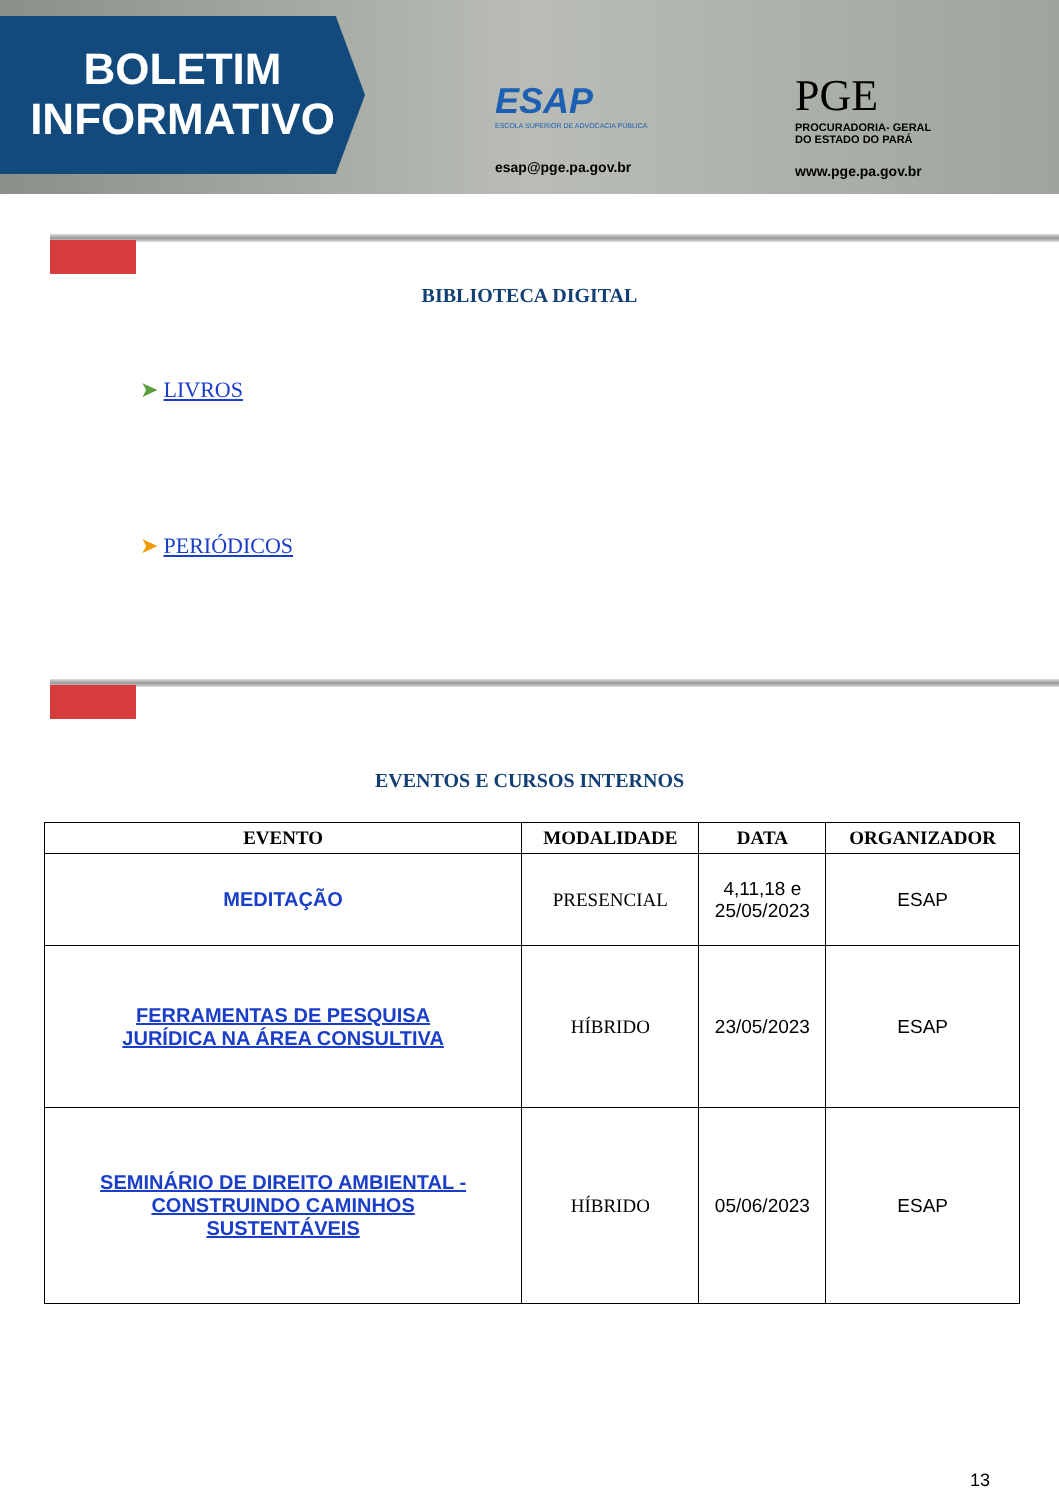BOLETIM
INFORMATIVO
ESAP
ESCOLA SUPERIOR DE ADVOCACIA PÚBLICA
esap@pge.pa.gov.br
PGE
PROCURADORIA- GERAL
DO ESTADO DO PARÁ
www.pge.pa.gov.br
BIBLIOTECA DIGITAL
➤ LIVROS
➤ PERIÓDICOS
EVENTOS E CURSOS INTERNOS
| EVENTO | MODALIDADE | DATA | ORGANIZADOR |
| --- | --- | --- | --- |
| MEDITAÇÃO | PRESENCIAL | 4,11,18 e 25/05/2023 | ESAP |
| FERRAMENTAS DE PESQUISA JURÍDICA NA ÁREA CONSULTIVA | HÍBRIDO | 23/05/2023 | ESAP |
| SEMINÁRIO DE DIREITO AMBIENTAL - CONSTRUINDO CAMINHOS SUSTENTÁVEIS | HÍBRIDO | 05/06/2023 | ESAP |
13